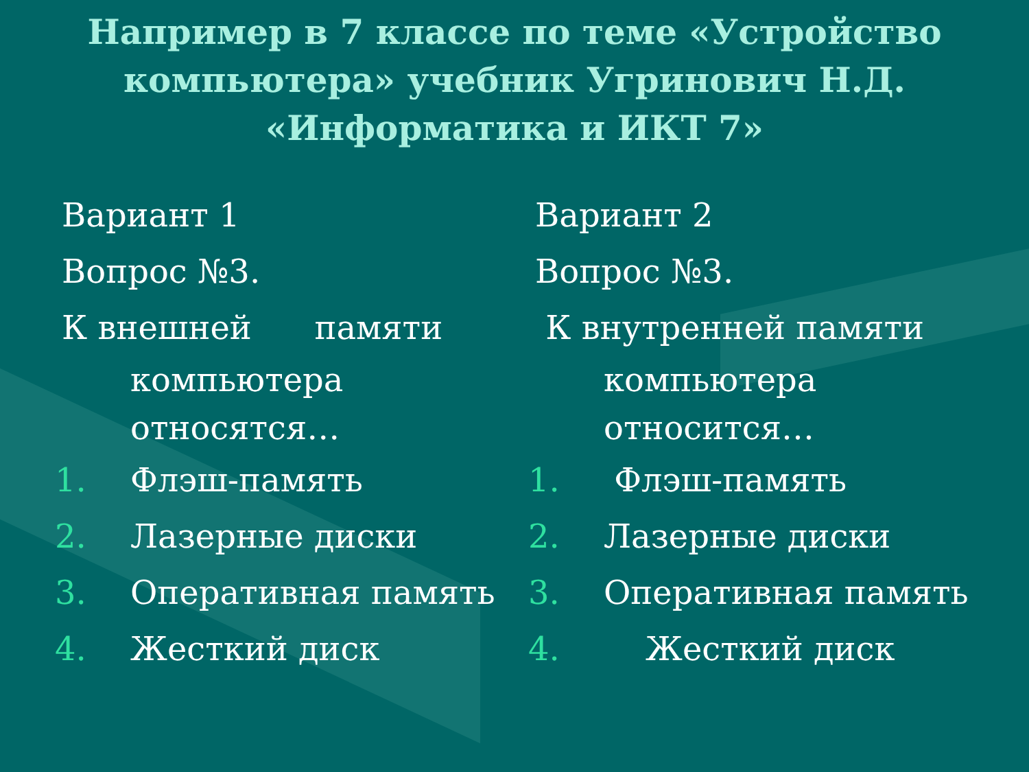Например в 7 классе по теме «Устройство
компьютера» учебник Угринович Н.Д.
«Информатика и ИКТ 7»
Вариант 1
Вопрос №3.
К внешней памяти
компьютера
относятся…
1. Флэш-память
2. Лазерные диски
3. Оперативная память
4. Жесткий диск
Вариант 2
Вопрос №3.
К внутренней памяти
компьютера
относится…
1. Флэш-память
2. Лазерные диски
3. Оперативная память
4. Жесткий диск